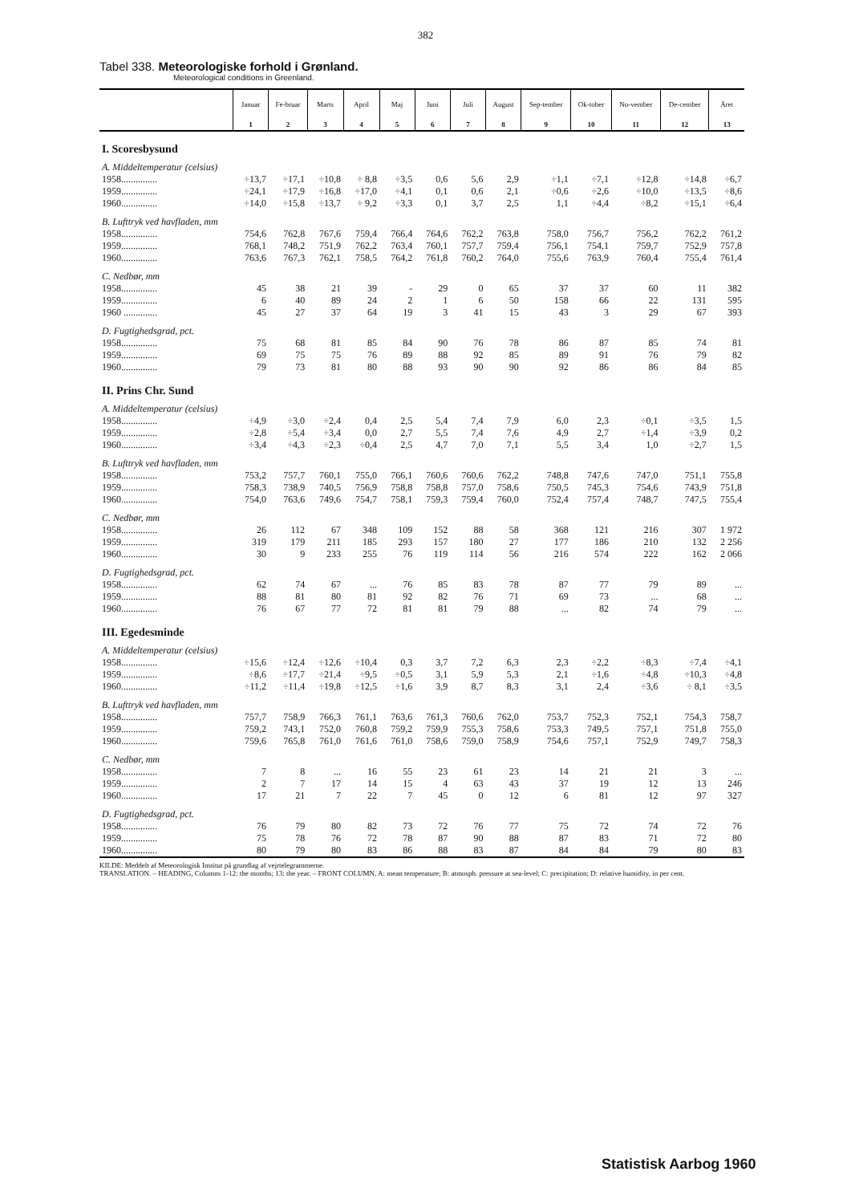382
Tabel 338. Meteorologiske forhold i Grønland.
Meteorological conditions in Greenland.
| | Januar | Fe-bruar | Marts | April | Maj | Juni | Juli | August | Sep-tember | Ok-tober | No-vember | De-cember | Året |
| --- | --- | --- | --- | --- | --- | --- | --- | --- | --- | --- | --- | --- | --- |
| | 1 | 2 | 3 | 4 | 5 | 6 | 7 | 8 | 9 | 10 | 11 | 12 | 13 |
| I. Scoresbysund | | | | | | | | | | | | | |
| A. Middeltemperatur (celsius) | | | | | | | | | | | | | |
| 1958............... | ÷13,7 | ÷17,1 | ÷10,8 | ÷ 8,8 | ÷3,5 | 0,6 | 5,6 | 2,9 | ÷1,1 | ÷7,1 | ÷12,8 | ÷14,8 | ÷6,7 |
| 1959............... | ÷24,1 | ÷17,9 | ÷16,8 | ÷17,0 | ÷4,1 | 0,1 | 0,6 | 2,1 | ÷0,6 | ÷2,6 | ÷10,0 | ÷13,5 | ÷8,6 |
| 1960............... | ÷14,0 | ÷15,8 | ÷13,7 | ÷ 9,2 | ÷3,3 | 0,1 | 3,7 | 2,5 | 1,1 | ÷4,4 | ÷8,2 | ÷15,1 | ÷6,4 |
| B. Lufttryk ved havfladen, mm | | | | | | | | | | | | | |
| 1958............... | 754,6 | 762,8 | 767,6 | 759,4 | 766,4 | 764,6 | 762,2 | 763,8 | 758,0 | 756,7 | 756,2 | 762,2 | 761,2 |
| 1959............... | 768,1 | 748,2 | 751,9 | 762,2 | 763,4 | 760,1 | 757,7 | 759,4 | 756,1 | 754,1 | 759,7 | 752,9 | 757,8 |
| 1960............... | 763,6 | 767,3 | 762,1 | 758,5 | 764,2 | 761,8 | 760,2 | 764,0 | 755,6 | 763,9 | 760,4 | 755,4 | 761,4 |
| C. Nedbør, mm | | | | | | | | | | | | | |
| 1958............... | 45 | 38 | 21 | 39 | - | 29 | 0 | 65 | 37 | 37 | 60 | 11 | 382 |
| 1959............... | 6 | 40 | 89 | 24 | 2 | 1 | 6 | 50 | 158 | 66 | 22 | 131 | 595 |
| 1960 .............. | 45 | 27 | 37 | 64 | 19 | 3 | 41 | 15 | 43 | 3 | 29 | 67 | 393 |
| D. Fugtighedsgrad, pct. | | | | | | | | | | | | | |
| 1958............... | 75 | 68 | 81 | 85 | 84 | 90 | 76 | 78 | 86 | 87 | 85 | 74 | 81 |
| 1959............... | 69 | 75 | 75 | 76 | 89 | 88 | 92 | 85 | 89 | 91 | 76 | 79 | 82 |
| 1960............... | 79 | 73 | 81 | 80 | 88 | 93 | 90 | 90 | 92 | 86 | 86 | 84 | 85 |
| II. Prins Chr. Sund | | | | | | | | | | | | | |
| A. Middeltemperatur (celsius) | | | | | | | | | | | | | |
| 1958............... | ÷4,9 | ÷3,0 | ÷2,4 | 0,4 | 2,5 | 5,4 | 7,4 | 7,9 | 6,0 | 2,3 | ÷0,1 | ÷3,5 | 1,5 |
| 1959............... | ÷2,8 | ÷5,4 | ÷3,4 | 0,0 | 2,7 | 5,5 | 7,4 | 7,6 | 4,9 | 2,7 | ÷1,4 | ÷3,9 | 0,2 |
| 1960............... | ÷3,4 | ÷4,3 | ÷2,3 | ÷0,4 | 2,5 | 4,7 | 7,0 | 7,1 | 5,5 | 3,4 | 1,0 | ÷2,7 | 1,5 |
| B. Lufttryk ved havfladen, mm | | | | | | | | | | | | | |
| 1958............... | 753,2 | 757,7 | 760,1 | 755,0 | 766,1 | 760,6 | 760,6 | 762,2 | 748,8 | 747,6 | 747,0 | 751,1 | 755,8 |
| 1959............... | 758,3 | 738,9 | 740,5 | 756,9 | 758,8 | 758,8 | 757,0 | 758,6 | 750,5 | 745,3 | 754,6 | 743,9 | 751,8 |
| 1960............... | 754,0 | 763,6 | 749,6 | 754,7 | 758,1 | 759,3 | 759,4 | 760,0 | 752,4 | 757,4 | 748,7 | 747,5 | 755,4 |
| C. Nedbør, mm | | | | | | | | | | | | | |
| 1958............... | 26 | 112 | 67 | 348 | 109 | 152 | 88 | 58 | 368 | 121 | 216 | 307 | 1 972 |
| 1959............... | 319 | 179 | 211 | 185 | 293 | 157 | 180 | 27 | 177 | 186 | 210 | 132 | 2 256 |
| 1960............... | 30 | 9 | 233 | 255 | 76 | 119 | 114 | 56 | 216 | 574 | 222 | 162 | 2 066 |
| D. Fugtighedsgrad, pct. | | | | | | | | | | | | | |
| 1958............... | 62 | 74 | 67 | ... | 76 | 85 | 83 | 78 | 87 | 77 | 79 | 89 | ... |
| 1959............... | 88 | 81 | 80 | 81 | 92 | 82 | 76 | 71 | 69 | 73 | ... | 68 | ... |
| 1960............... | 76 | 67 | 77 | 72 | 81 | 81 | 79 | 88 | ... | 82 | 74 | 79 | ... |
| III. Egedesminde | | | | | | | | | | | | | |
| A. Middeltemperatur (celsius) | | | | | | | | | | | | | |
| 1958............... | ÷15,6 | ÷12,4 | ÷12,6 | ÷10,4 | 0,3 | 3,7 | 7,2 | 6,3 | 2,3 | ÷2,2 | ÷8,3 | ÷7,4 | ÷4,1 |
| 1959............... | ÷8,6 | ÷17,7 | ÷21,4 | ÷9,5 | ÷0,5 | 3,1 | 5,9 | 5,3 | 2,1 | ÷1,6 | ÷4,8 | ÷10,3 | ÷4,8 |
| 1960............... | ÷11,2 | ÷11,4 | ÷19,8 | ÷12,5 | ÷1,6 | 3,9 | 8,7 | 8,3 | 3,1 | 2,4 | ÷3,6 | ÷ 8,1 | ÷3,5 |
| B. Lufttryk ved havfladen, mm | | | | | | | | | | | | | |
| 1958............... | 757,7 | 758,9 | 766,3 | 761,1 | 763,6 | 761,3 | 760,6 | 762,0 | 753,7 | 752,3 | 752,1 | 754,3 | 758,7 |
| 1959............... | 759,2 | 743,1 | 752,0 | 760,8 | 759,2 | 759,9 | 755,3 | 758,6 | 753,3 | 749,5 | 757,1 | 751,8 | 755,0 |
| 1960............... | 759,6 | 765,8 | 761,0 | 761,6 | 761,0 | 758,6 | 759,0 | 758,9 | 754,6 | 757,1 | 752,9 | 749,7 | 758,3 |
| C. Nedbør, mm | | | | | | | | | | | | | |
| 1958............... | 7 | 8 | ... | 16 | 55 | 23 | 61 | 23 | 14 | 21 | 21 | 3 | ... |
| 1959............... | 2 | 7 | 17 | 14 | 15 | 4 | 63 | 43 | 37 | 19 | 12 | 13 | 246 |
| 1960............... | 17 | 21 | 7 | 22 | 7 | 45 | 0 | 12 | 6 | 81 | 12 | 97 | 327 |
| D. Fugtighedsgrad, pct. | | | | | | | | | | | | | |
| 1958............... | 76 | 79 | 80 | 82 | 73 | 72 | 76 | 77 | 75 | 72 | 74 | 72 | 76 |
| 1959............... | 75 | 78 | 76 | 72 | 78 | 87 | 90 | 88 | 87 | 83 | 71 | 72 | 80 |
| 1960............... | 80 | 79 | 80 | 83 | 86 | 88 | 83 | 87 | 84 | 84 | 79 | 80 | 83 |
KILDE: Meddelt af Meteorologisk Institut på grundlag af vejrtelegrammerne.
TRANSLATION. – HEADING, Columns 1-12: the months; 13: the year. – FRONT COLUMN, A: mean temperature; B: atmosph. pressure at sea-level; C: precipitation; D: relative humidity, in per cent.
Statistisk Aarbog 1960